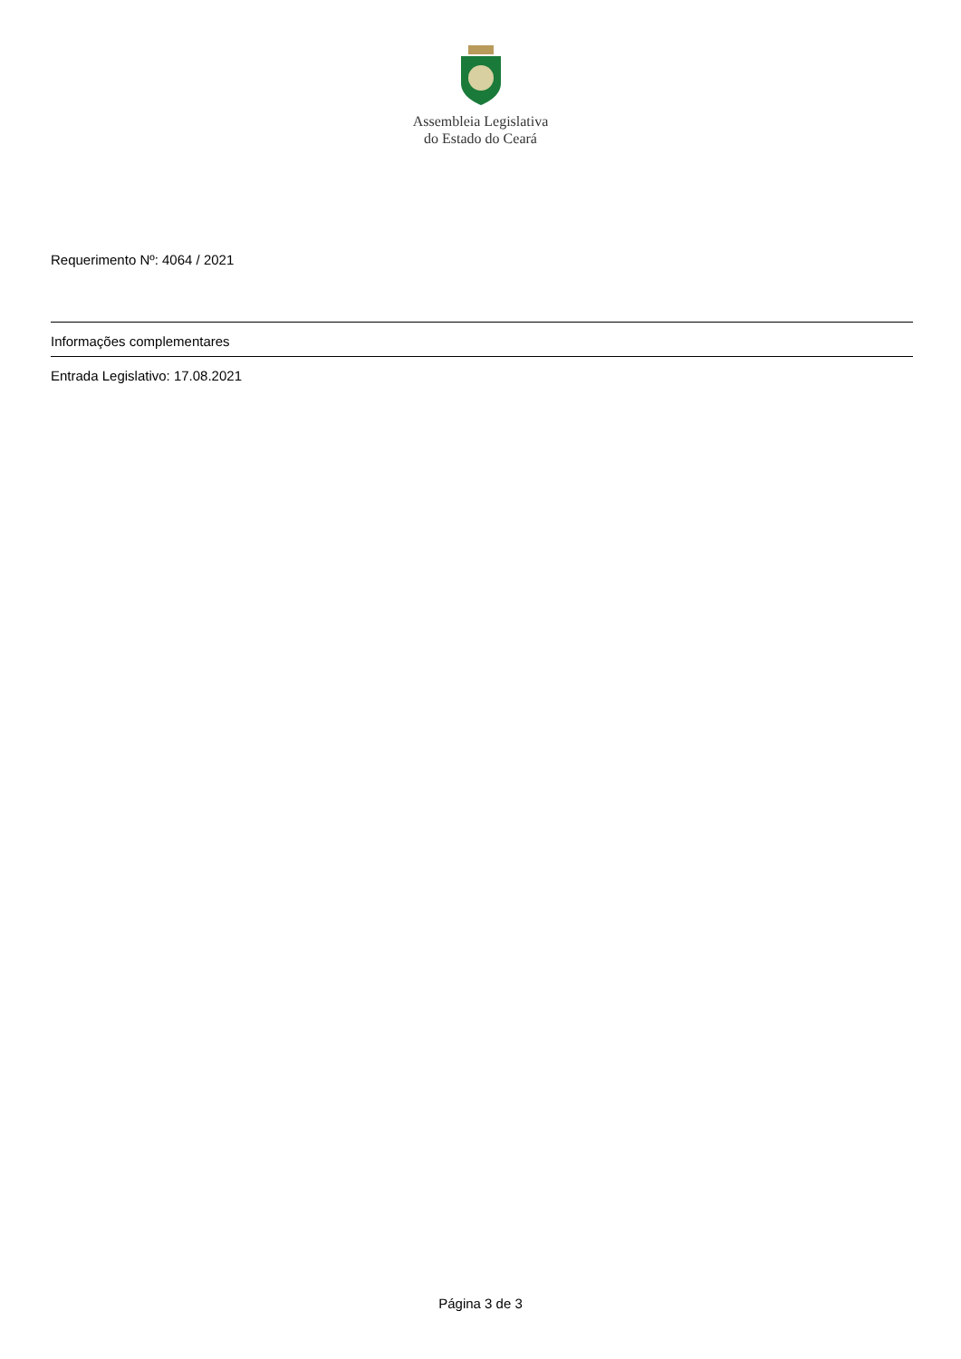Assembleia Legislativa
do Estado do Ceará
Requerimento Nº: 4064 / 2021
Informações complementares
Entrada Legislativo: 17.08.2021
Página 3 de 3